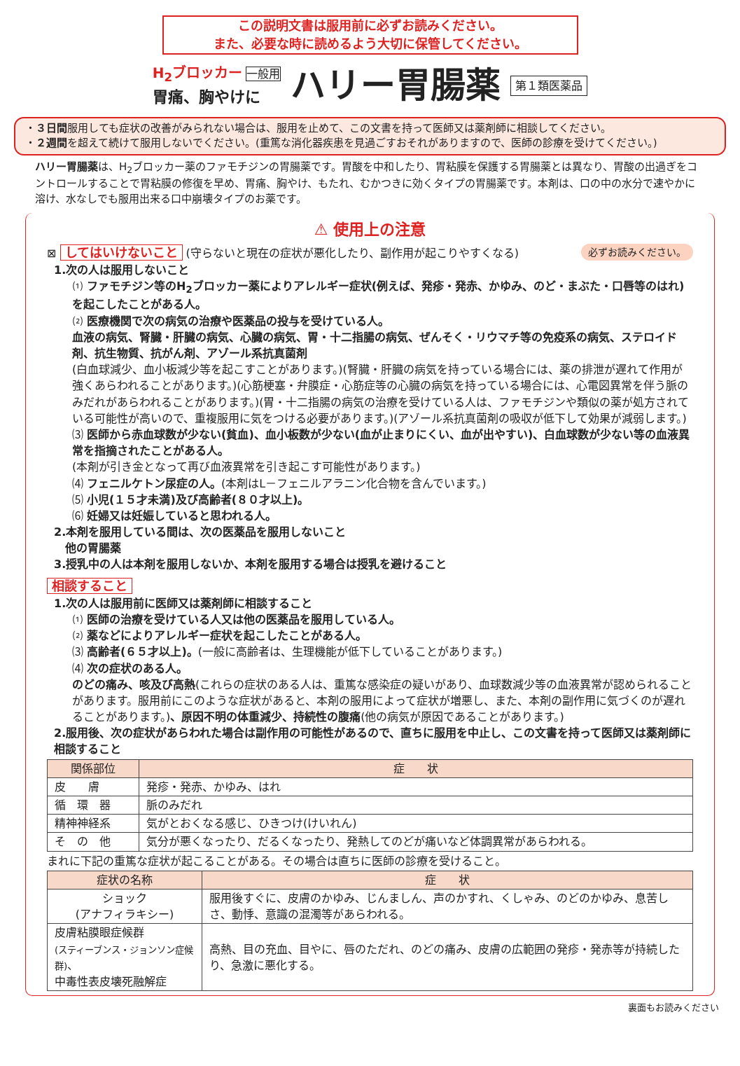この説明文書は服用前に必ずお読みください。
また、必要な時に読めるよう大切に保管してください。
H<sub>2</sub>ブロッカー 一般用
胃痛、胸やけに
ハリー胃腸薬
第１類医薬品
・３日間服用しても症状の改善がみられない場合は、服用を止めて、この文書を持って医師又は薬剤師に相談してください。
・２週間を超えて続けて服用しないでください。(重篤な消化器疾患を見過ごすおそれがありますので、医師の診療を受けてください。)
ハリー胃腸薬は、H<sub>2</sub>ブロッカー薬のファモチジンの胃腸薬です。胃酸を中和したり、胃粘膜を保護する胃腸薬とは異なり、胃酸の出過ぎをコントロールすることで胃粘膜の修復を早め、胃痛、胸やけ、もたれ、むかつきに効くタイプの胃腸薬です。本剤は、口の中の水分で速やかに溶け、水なしでも服用出来る口中崩壊タイプのお薬です。
⚠ 使用上の注意
⊠ してはいけないこと (守らないと現在の症状が悪化したり、副作用が起こりやすくなる) 必ずお読みください。
1.次の人は服用しないこと
⑴ ファモチジン等のH<sub>2</sub>ブロッカー薬によりアレルギー症状(例えば、発疹・発赤、かゆみ、のど・まぶた・口唇等のはれ)を起こしたことがある人。
⑵ 医療機関で次の病気の治療や医薬品の投与を受けている人。
血液の病気、腎臓・肝臓の病気、心臓の病気、胃・十二指腸の病気、ぜんそく・リウマチ等の免疫系の病気、ステロイド剤、抗生物質、抗がん剤、アゾール系抗真菌剤
(白血球減少、血小板減少等を起こすことがあります。)(腎臓・肝臓の病気を持っている場合には、薬の排泄が遅れて作用が強くあらわれることがあります。)(心筋梗塞・弁膜症・心筋症等の心臓の病気を持っている場合には、心電図異常を伴う脈のみだれがあらわれることがあります。)(胃・十二指腸の病気の治療を受けている人は、ファモチジンや類似の薬が処方されている可能性が高いので、重複服用に気をつける必要があります。)(アゾール系抗真菌剤の吸収が低下して効果が減弱します。)
⑶ 医師から赤血球数が少ない(貧血)、血小板数が少ない(血が止まりにくい、血が出やすい)、白血球数が少ない等の血液異常を指摘されたことがある人。
(本剤が引き金となって再び血液異常を引き起こす可能性があります。)
⑷ フェニルケトン尿症の人。(本剤はL－フェニルアラニン化合物を含んでいます。)
⑸ 小児(１５才未満)及び高齢者(８０才以上)。
⑹ 妊婦又は妊娠していると思われる人。
2.本剤を服用している間は、次の医薬品を服用しないこと
　他の胃腸薬
3.授乳中の人は本剤を服用しないか、本剤を服用する場合は授乳を避けること
相談すること
1.次の人は服用前に医師又は薬剤師に相談すること
⑴ 医師の治療を受けている人又は他の医薬品を服用している人。
⑵ 薬などによりアレルギー症状を起こしたことがある人。
⑶ 高齢者(６５才以上)。(一般に高齢者は、生理機能が低下していることがあります。)
⑷ 次の症状のある人。
のどの痛み、咳及び高熱(これらの症状のある人は、重篤な感染症の疑いがあり、血球数減少等の血液異常が認められることがあります。服用前にこのような症状があると、本剤の服用によって症状が増悪し、また、本剤の副作用に気づくのが遅れることがあります。)、原因不明の体重減少、持続性の腹痛(他の病気が原因であることがあります。)
2.服用後、次の症状があらわれた場合は副作用の可能性があるので、直ちに服用を中止し、この文書を持って医師又は薬剤師に相談すること
| 関係部位 | 症 状 |
| --- | --- |
| 皮 膚 | 発疹・発赤、かゆみ、はれ |
| 循 環 器 | 脈のみだれ |
| 精神神経系 | 気がとおくなる感じ、ひきつけ(けいれん) |
| そ の 他 | 気分が悪くなったり、だるくなったり、発熱してのどが痛いなど体調異常があらわれる。 |
まれに下記の重篤な症状が起こることがある。その場合は直ちに医師の診療を受けること。
| 症状の名称 | 症 状 |
| --- | --- |
| ショック (アナフィラキシー) | 服用後すぐに、皮膚のかゆみ、じんましん、声のかすれ、くしゃみ、のどのかゆみ、息苦しさ、動悸、意識の混濁等があらわれる。 |
| 皮膚粘膜眼症候群 (スティーブンス・ジョンソン症候群) 、 中毒性表皮壊死融解症 | 高熱、目の充血、目やに、唇のただれ、のどの痛み、皮膚の広範囲の発疹・発赤等が持続したり、急激に悪化する。 |
裏面もお読みください